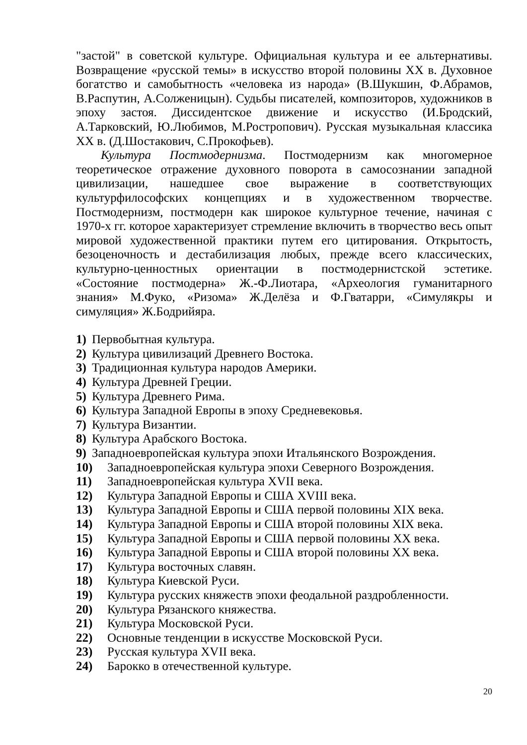"застой" в советской культуре. Официальная культура и ее альтернативы. Возвращение «русской темы» в искусство второй половины XX в. Духовное богатство и самобытность «человека из народа» (В.Шукшин, Ф.Абрамов, В.Распутин, А.Солженицын). Судьбы писателей, композиторов, художников в эпоху застоя. Диссидентское движение и искусство (И.Бродский, А.Тарковский, Ю.Любимов, М.Ростропович). Русская музыкальная классика XX в. (Д.Шостакович, С.Прокофьев).
Культура Постмодернизма. Постмодернизм как многомерное теоретическое отражение духовного поворота в самосознании западной цивилизации, нашедшее свое выражение в соответствующих культурфилософских концепциях и в художественном творчестве. Постмодернизм, постмодерн как широкое культурное течение, начиная с 1970-х гг. которое характеризует стремление включить в творчество весь опыт мировой художественной практики путем его цитирования. Открытость, безоценочность и дестабилизация любых, прежде всего классических, культурно-ценностных ориентации в постмодернистской эстетике. «Состояние постмодерна» Ж.-Ф.Лиотара, «Археология гуманитарного знания» М.Фуко, «Ризома» Ж.Делёза и Ф.Гватарри, «Симулякры и симуляция» Ж.Бодрийяра.
1) Первобытная культура.
2) Культура цивилизаций Древнего Востока.
3) Традиционная культура народов Америки.
4) Культура Древней Греции.
5) Культура Древнего Рима.
6) Культура Западной Европы в эпоху Средневековья.
7) Культура Византии.
8) Культура Арабского Востока.
9) Западноевропейская культура эпохи Итальянского Возрождения.
10) Западноевропейская культура эпохи Северного Возрождения.
11) Западноевропейская культура XVII века.
12) Культура Западной Европы и США XVIII века.
13) Культура Западной Европы и США первой половины XIX века.
14) Культура Западной Европы и США второй половины XIX века.
15) Культура Западной Европы и США первой половины XX века.
16) Культура Западной Европы и США второй половины XX века.
17) Культура восточных славян.
18) Культура Киевской Руси.
19) Культура русских княжеств эпохи феодальной раздробленности.
20) Культура Рязанского княжества.
21) Культура Московской Руси.
22) Основные тенденции в искусстве Московской Руси.
23) Русская культура XVII века.
24) Барокко в отечественной культуре.
20